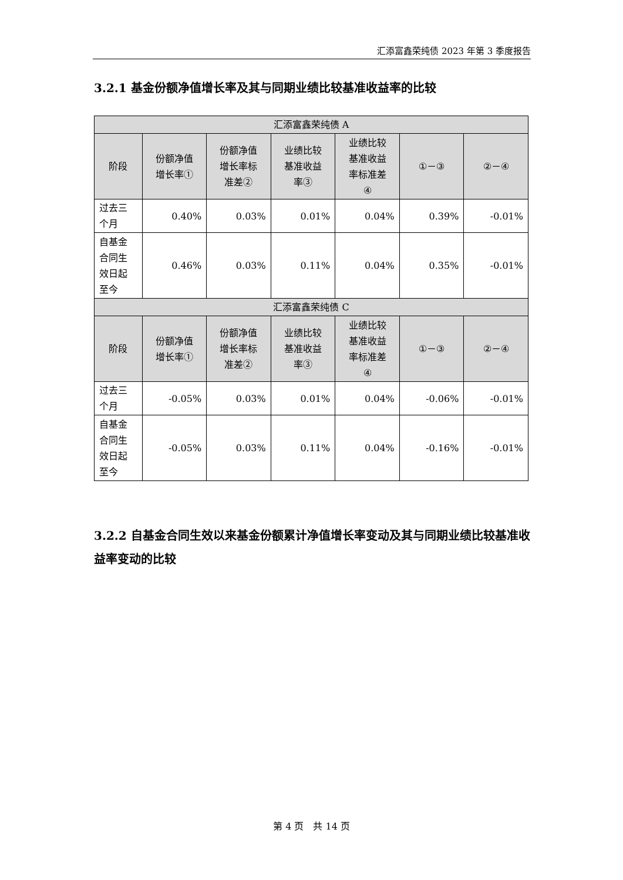汇添富鑫荣纯债 2023 年第 3 季度报告
3.2.1 基金份额净值增长率及其与同期业绩比较基准收益率的比较
| 汇添富鑫荣纯债 A | | | | | | |
| --- | --- | --- | --- | --- | --- | --- |
| 阶段 | 份额净值 增长率① | 份额净值 增长率标 准差② | 业绩比较 基准收益 率③ | 业绩比较 基准收益 率标准差 ④ | ①－③ | ②－④ |
| 过去三 个月 | 0.40% | 0.03% | 0.01% | 0.04% | 0.39% | -0.01% |
| 自基金 合同生 效日起 至今 | 0.46% | 0.03% | 0.11% | 0.04% | 0.35% | -0.01% |
| 汇添富鑫荣纯债 C | | | | | | |
| 阶段 | 份额净值 增长率① | 份额净值 增长率标 准差② | 业绩比较 基准收益 率③ | 业绩比较 基准收益 率标准差 ④ | ①－③ | ②－④ |
| 过去三 个月 | -0.05% | 0.03% | 0.01% | 0.04% | -0.06% | -0.01% |
| 自基金 合同生 效日起 至今 | -0.05% | 0.03% | 0.11% | 0.04% | -0.16% | -0.01% |
3.2.2 自基金合同生效以来基金份额累计净值增长率变动及其与同期业绩比较基准收益率变动的比较
第 4 页　共 14 页